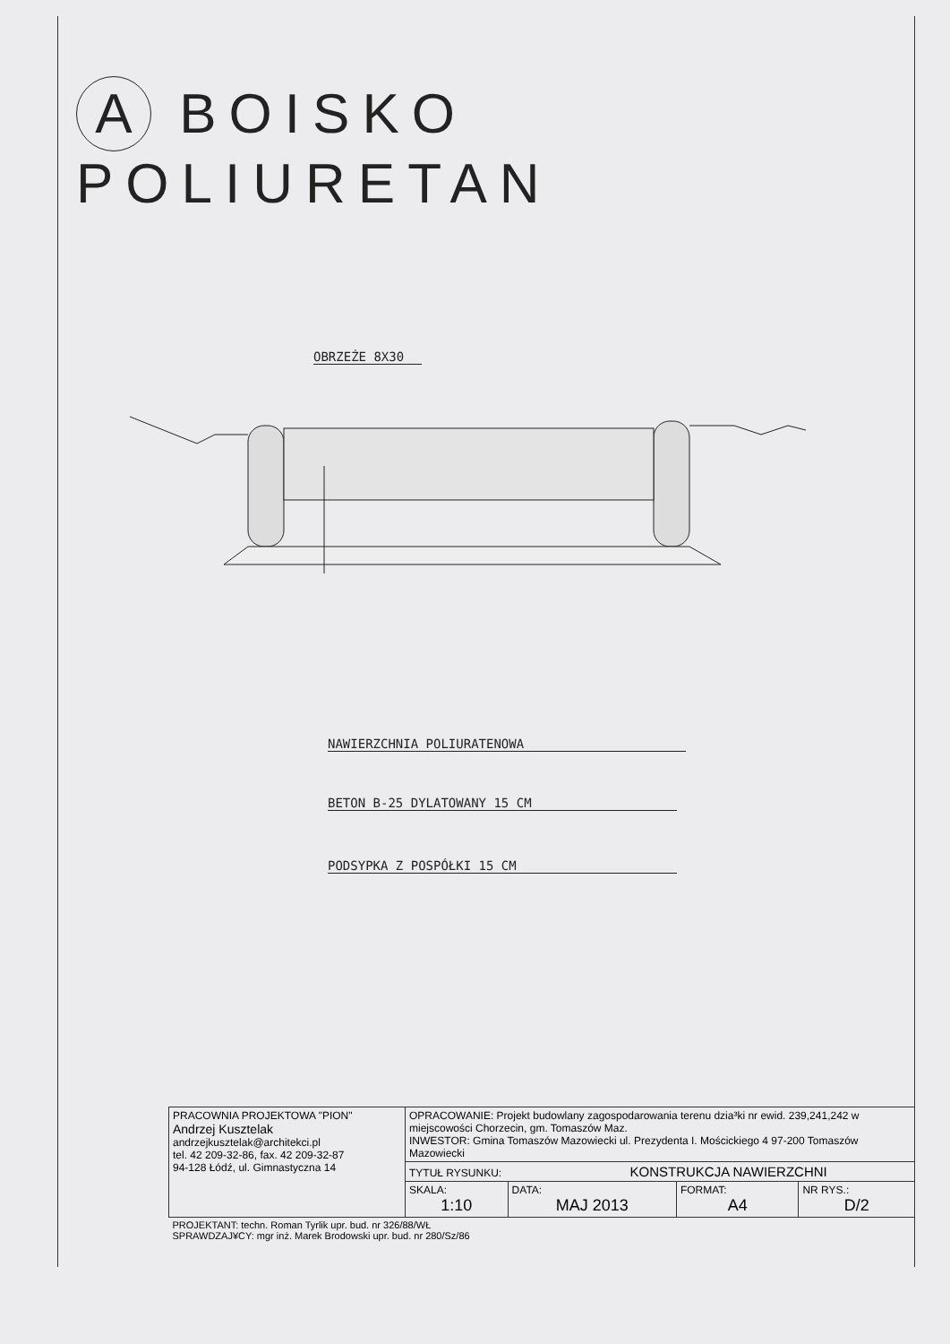A BOISKO POLIURETAN
OBRZEŻE 8X30
NAWIERZCHNIA POLIURATENOWA
BETON B-25 DYLATOWANY 15 CM
PODSYPKA Z POSPÓŁKI 15 CM
| PRACOWNIA PROJEKTOWA "PION" Andrzej Kusztelak andrzejkusztelak@architekci.pl tel. 42 209-32-86, fax. 42 209-32-87 94-128 Łódź, ul. Gimnastyczna 14 | OPRACOWANIE: Projekt budowlany zagospodarowania terenu dzia³ki nr ewid. 239,241,242 w miejscowości Chorzecin, gm. Tomaszów Maz. INWESTOR: Gmina Tomaszów Mazowiecki ul. Prezydenta I. Mościckiego 4 97-200 Tomaszów Mazowiecki | | | |
| | TYTUŁ RYSUNKU: KONSTRUKCJA NAWIERZCHNI | | | |
| | SKALA: 1:10 | DATA: MAJ 2013 | FORMAT: A4 | NR RYS.: D/2 |
| PROJEKTANT: techn. Roman Tyrlik upr. bud. nr 326/88/WŁ SPRAWDZAJ¥CY: mgr inż. Marek Brodowski upr. bud. nr 280/Sz/86 | | | | |